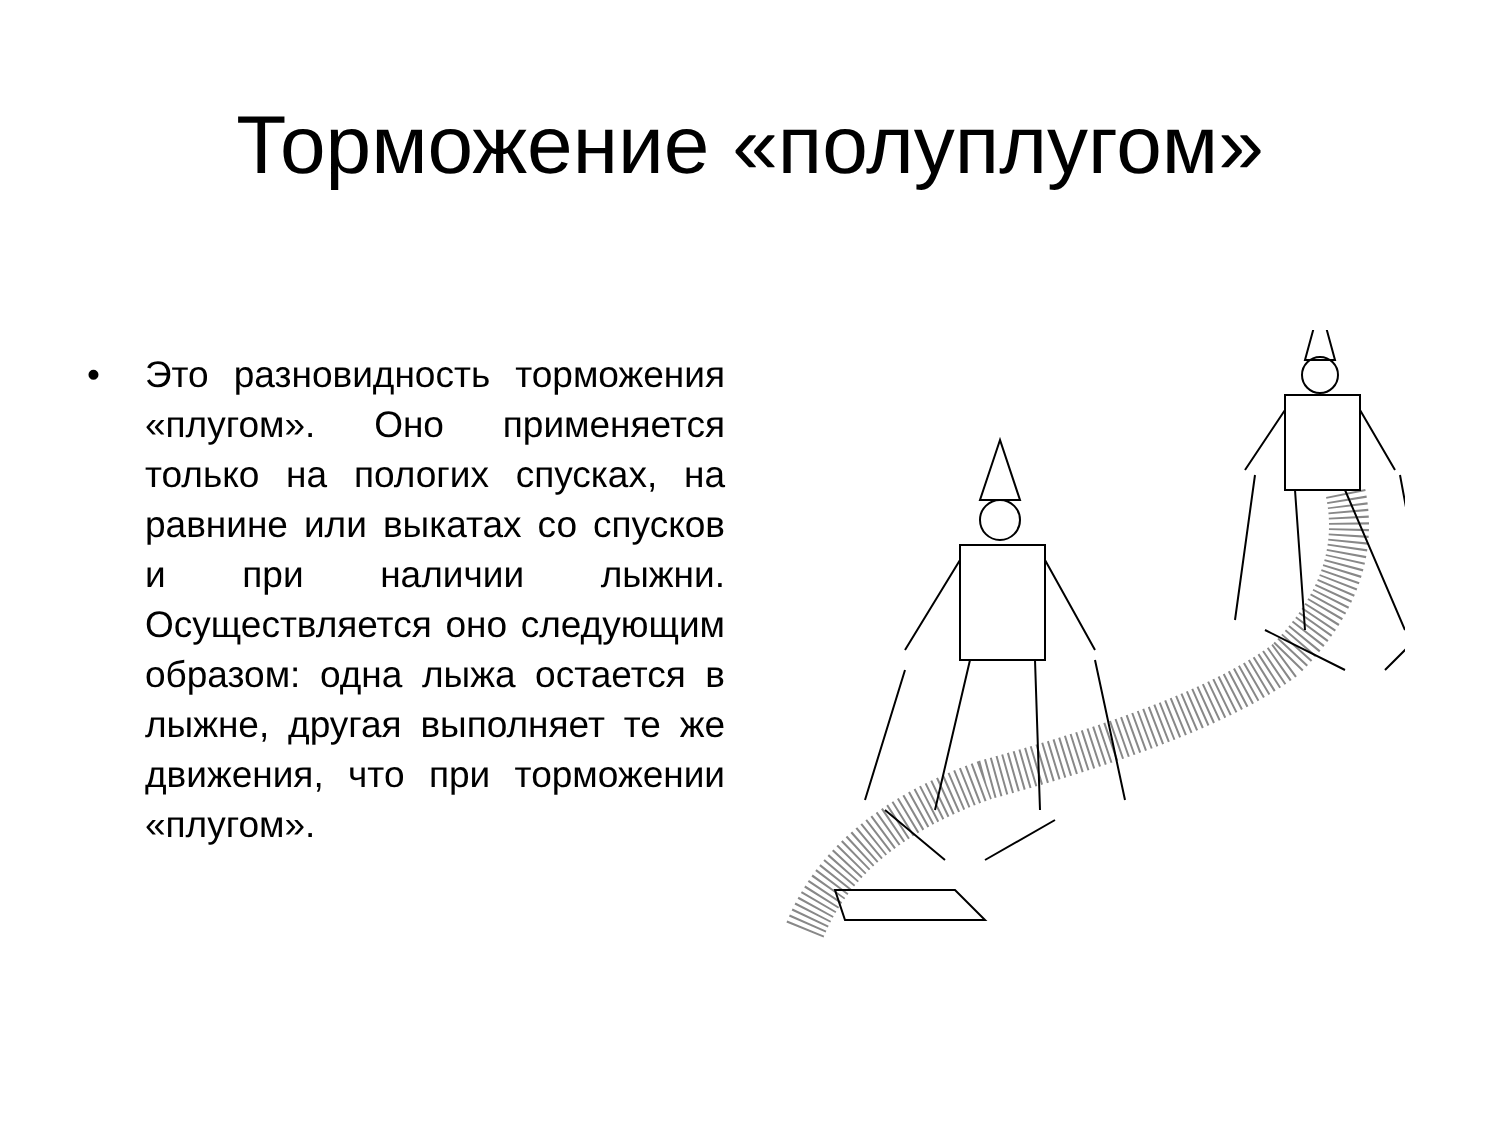Торможение «полуплугом»
• Это разновидность торможения «плугом». Оно применяется только на пологих спусках, на равнине или выкатах со спусков и при наличии лыжни. Осуществляется оно следующим образом: одна лыжа остается в лыжне, другая выполняет те же движения, что при торможении «плугом».